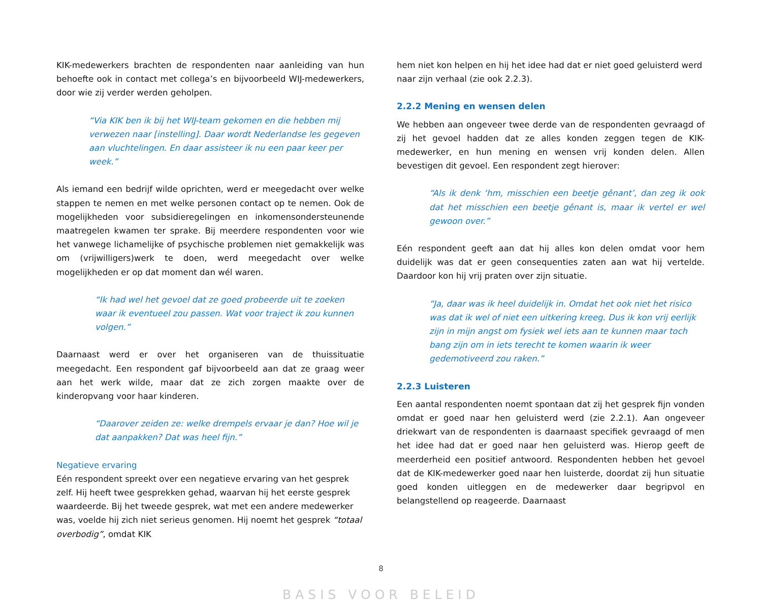KIK-medewerkers brachten de respondenten naar aanleiding van hun behoefte ook in contact met collega’s en bijvoorbeeld WIJ-medewerkers, door wie zij verder werden geholpen.
“Via KIK ben ik bij het WIJ-team gekomen en die hebben mij verwezen naar [instelling]. Daar wordt Nederlandse les gegeven aan vluchtelingen. En daar assisteer ik nu een paar keer per week.”
Als iemand een bedrijf wilde oprichten, werd er meegedacht over welke stappen te nemen en met welke personen contact op te nemen. Ook de mogelijkheden voor subsidieregelingen en inkomensondersteunende maatregelen kwamen ter sprake. Bij meerdere respondenten voor wie het vanwege lichamelijke of psychische problemen niet gemakkelijk was om (vrijwilligers)werk te doen, werd meegedacht over welke mogelijkheden er op dat moment dan wél waren.
“Ik had wel het gevoel dat ze goed probeerde uit te zoeken waar ik eventueel zou passen. Wat voor traject ik zou kunnen volgen.”
Daarnaast werd er over het organiseren van de thuissituatie meegedacht. Een respondent gaf bijvoorbeeld aan dat ze graag weer aan het werk wilde, maar dat ze zich zorgen maakte over de kinderopvang voor haar kinderen.
“Daarover zeiden ze: welke drempels ervaar je dan? Hoe wil je dat aanpakken? Dat was heel fijn.”
Negatieve ervaring
Eén respondent spreekt over een negatieve ervaring van het gesprek zelf. Hij heeft twee gesprekken gehad, waarvan hij het eerste gesprek waardeerde. Bij het tweede gesprek, wat met een andere medewerker was, voelde hij zich niet serieus genomen. Hij noemt het gesprek “totaal overbodig”, omdat KIK
hem niet kon helpen en hij het idee had dat er niet goed geluisterd werd naar zijn verhaal (zie ook 2.2.3).
2.2.2 Mening en wensen delen
We hebben aan ongeveer twee derde van de respondenten gevraagd of zij het gevoel hadden dat ze alles konden zeggen tegen de KIK-medewerker, en hun mening en wensen vrij konden delen. Allen bevestigen dit gevoel. Een respondent zegt hierover:
“Als ik denk ‘hm, misschien een beetje gênant’, dan zeg ik ook dat het misschien een beetje gênant is, maar ik vertel er wel gewoon over.”
Eén respondent geeft aan dat hij alles kon delen omdat voor hem duidelijk was dat er geen consequenties zaten aan wat hij vertelde. Daardoor kon hij vrij praten over zijn situatie.
“Ja, daar was ik heel duidelijk in. Omdat het ook niet het risico was dat ik wel of niet een uitkering kreeg. Dus ik kon vrij eerlijk zijn in mijn angst om fysiek wel iets aan te kunnen maar toch bang zijn om in iets terecht te komen waarin ik weer gedemotiveerd zou raken.”
2.2.3 Luisteren
Een aantal respondenten noemt spontaan dat zij het gesprek fijn vonden omdat er goed naar hen geluisterd werd (zie 2.2.1). Aan ongeveer driekwart van de respondenten is daarnaast specifiek gevraagd of men het idee had dat er goed naar hen geluisterd was. Hierop geeft de meerderheid een positief antwoord. Respondenten hebben het gevoel dat de KIK-medewerker goed naar hen luisterde, doordat zij hun situatie goed konden uitleggen en de medewerker daar begripvol en belangstellend op reageerde. Daarnaast
8
BASIS VOOR BELEID